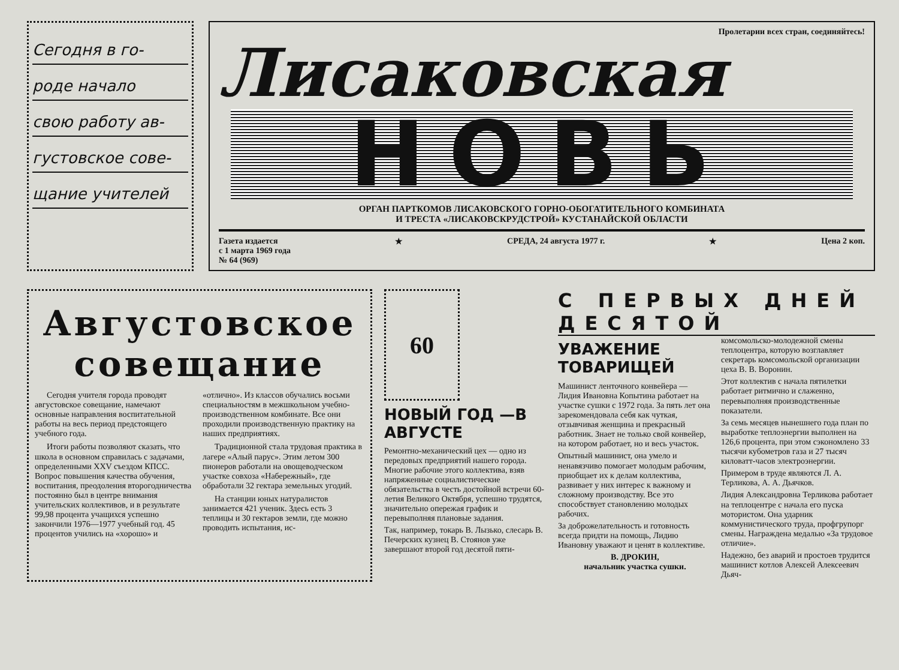Сегодня в го-
роде начало
свою работу ав-
густовское сове-
щание учителей
Пролетарии всех стран, соединяйтесь!
Лисаковская
НОВЬ
ОРГАН ПАРТКОМОВ ЛИСАКОВСКОГО ГОРНО-ОБОГАТИТЕЛЬНОГО КОМБИНАТА
И ТРЕСТА «ЛИСАКОВСКРУДСТРОЙ» КУСТАНАЙСКОЙ ОБЛАСТИ
Газета издается
с 1 марта 1969 года
№ 64 (969) ★ СРЕДА, 24 августа 1977 г. ★ Цена 2 коп.
Августовское совещание
Сегодня учителя города проводят августовское совещание, намечают основные направления воспитательной работы на весь период предстоящего учебного года.
Итоги работы позволяют сказать, что школа в основном справилась с задачами, определенными XXV съездом КПСС. Вопрос повышения качества обучения, воспитания, преодоления второгодничества постоянно был в центре внимания учительских коллективов, и в результате 99,98 процента учащихся успешно закончили 1976—1977 учебный год. 45 процентов учились на «хорошо» и «отлично». Из классов обучались восьми специальностям в межшкольном учебно-производственном комбинате. Все они проходили производственную практику на наших предприятиях.
Традиционной стала трудовая практика в лагере «Алый парус». Этим летом 300 пионеров работали на овощеводческом участке совхоза «Набережный», где обработали 32 гектара земельных угодий.
На станции юных натуралистов занимается 421 ученик. Здесь есть 3 теплицы и 30 гектаров земли, где можно проводить испытания, ис-
60
НОВЫЙ ГОД —В АВГУСТЕ
Ремонтно-механический цех — одно из передовых предприятий нашего города. Многие рабочие этого коллектива, взяв напряженные социалистические обязательства в честь достойной встречи 60-летия Великого Октября, успешно трудятся, значительно опережая график и перевыполняя плановые задания.
Так, например, токарь В. Лызько, слесарь В. Печерских кузнец В. Стоянов уже завершают второй год десятой пяти-
С ПЕРВЫХ ДНЕЙ ДЕСЯТОЙ
УВАЖЕНИЕ ТОВАРИЩЕЙ
Машинист ленточного конвейера — Лидия Ивановна Копытина работает на участке сушки с 1972 года. За пять лет она зарекомендовала себя как чуткая, отзывчивая женщина и прекрасный работник. Знает не только свой конвейер, на котором работает, но и весь участок.
Опытный машинист, она умело и ненавязчиво помогает молодым рабочим, приобщает их к делам коллектива, развивает у них интерес к важному и сложному производству. Все это способствует становлению молодых рабочих.
За доброжелательность и готовность всегда придти на помощь, Лидию Ивановну уважают и ценят в коллективе.
В. ДРОКИН,
начальник участка сушки.
комсомольско-молодежной смены теплоцентра, которую возглавляет секретарь комсомольской организации цеха В. В. Воронин.
Этот коллектив с начала пятилетки работает ритмично и слаженно, перевыполняя производственные показатели.
За семь месяцев нынешнего года план по выработке теплоэнергии выполнен на 126,6 процента, при этом сэкономлено 33 тысячи кубометров газа и 27 тысяч киловатт-часов электроэнергии.
Примером в труде являются Л. А. Терликова, А. А. Дьячков.
Лидия Александровна Терликова работает на теплоцентре с начала его пуска мотористом. Она ударник коммунистического труда, профгрупорг смены. Награждена медалью «За трудовое отличие».
Надежно, без аварий и простоев трудится машинист котлов Алексей Алексеевич Дьяч-